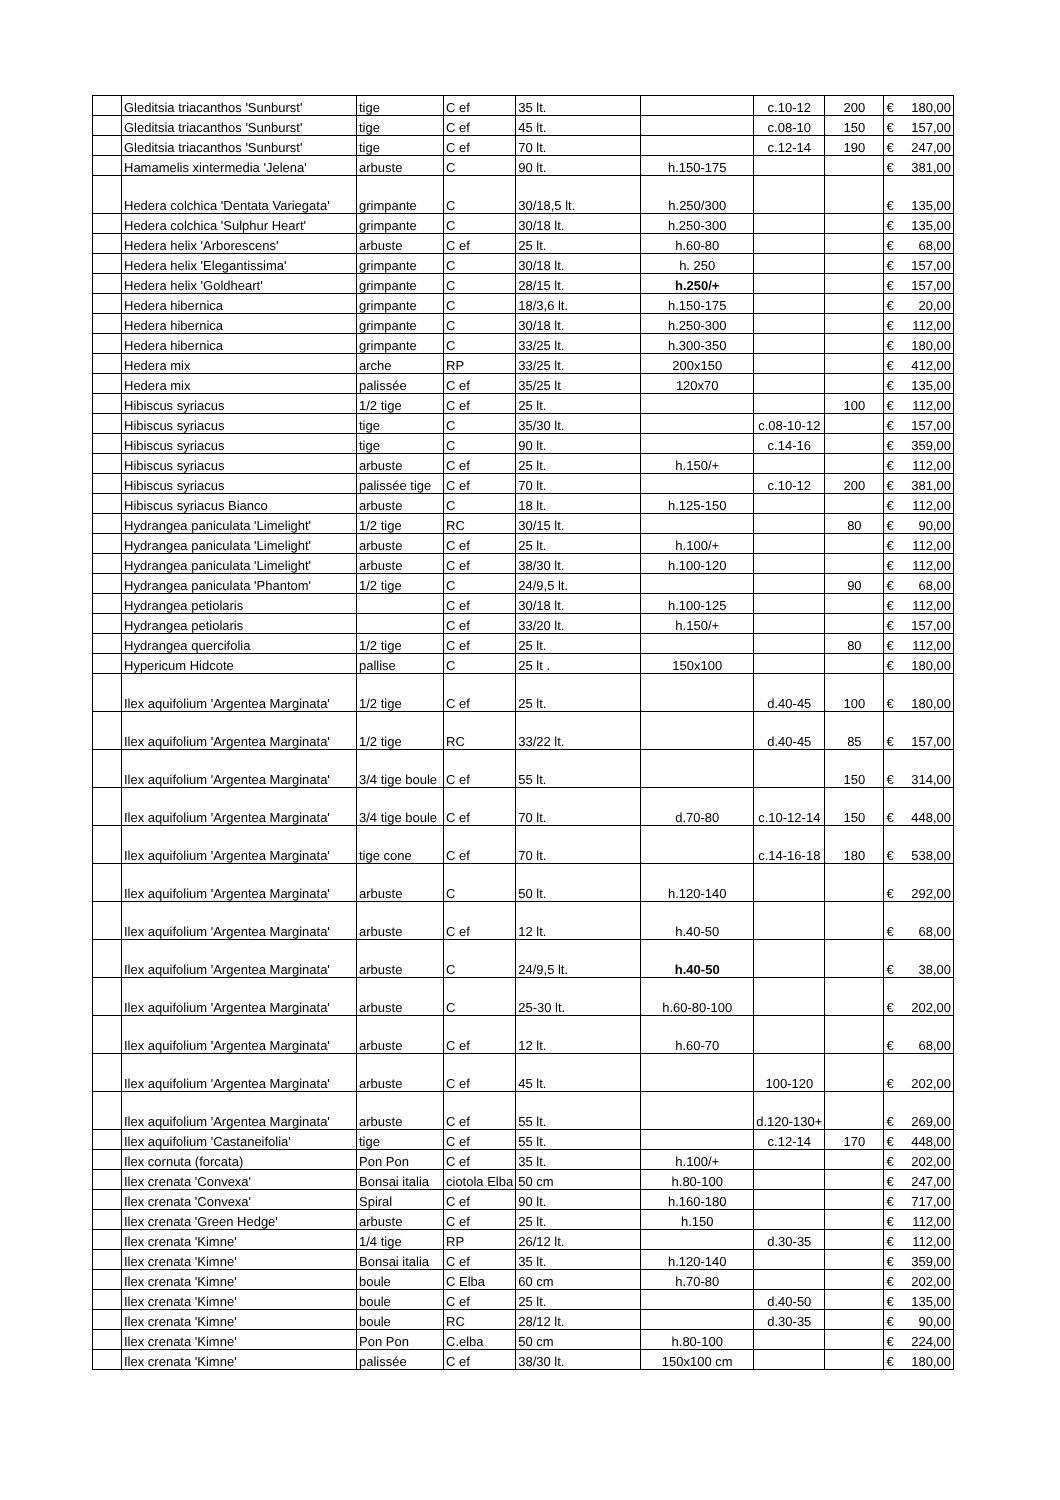| | Gleditsia triacanthos 'Sunburst' | tige | C ef | 35 lt. | | c.10-12 | 200 | € | 180,00 |
| | Gleditsia triacanthos 'Sunburst' | tige | C ef | 45 lt. | | c.08-10 | 150 | € | 157,00 |
| | Gleditsia triacanthos 'Sunburst' | tige | C ef | 70 lt. | | c.12-14 | 190 | € | 247,00 |
| | Hamamelis xintermedia 'Jelena' | arbuste | C | 90 lt. | h.150-175 | | | € | 381,00 |
| | Hedera colchica 'Dentata Variegata' | grimpante | C | 30/18,5 lt. | h.250/300 | | | € | 135,00 |
| | Hedera colchica 'Sulphur Heart' | grimpante | C | 30/18 lt. | h.250-300 | | | € | 135,00 |
| | Hedera helix 'Arborescens' | arbuste | C ef | 25 lt. | h.60-80 | | | € | 68,00 |
| | Hedera helix 'Elegantissima' | grimpante | C | 30/18 lt. | h. 250 | | | € | 157,00 |
| | Hedera helix 'Goldheart' | grimpante | C | 28/15 lt. | h.250/+ | | | € | 157,00 |
| | Hedera hibernica | grimpante | C | 18/3,6 lt. | h.150-175 | | | € | 20,00 |
| | Hedera hibernica | grimpante | C | 30/18 lt. | h.250-300 | | | € | 112,00 |
| | Hedera hibernica | grimpante | C | 33/25 lt. | h.300-350 | | | € | 180,00 |
| | Hedera mix | arche | RP | 33/25 lt. | 200x150 | | | € | 412,00 |
| | Hedera mix | palissée | C ef | 35/25 lt | 120x70 | | | € | 135,00 |
| | Hibiscus syriacus | 1/2 tige | C ef | 25 lt. | | | 100 | € | 112,00 |
| | Hibiscus syriacus | tige | C | 35/30 lt. | | c.08-10-12 | | € | 157,00 |
| | Hibiscus syriacus | tige | C | 90 lt. | | c.14-16 | | € | 359,00 |
| | Hibiscus syriacus | arbuste | C ef | 25 lt. | h.150/+ | | | € | 112,00 |
| | Hibiscus syriacus | palissée tige | C ef | 70 lt. | | c.10-12 | 200 | € | 381,00 |
| | Hibiscus syriacus Bianco | arbuste | C | 18 lt. | h.125-150 | | | € | 112,00 |
| | Hydrangea paniculata 'Limelight' | 1/2 tige | RC | 30/15 lt. | | | 80 | € | 90,00 |
| | Hydrangea paniculata 'Limelight' | arbuste | C ef | 25 lt. | h.100/+ | | | € | 112,00 |
| | Hydrangea paniculata 'Limelight' | arbuste | C ef | 38/30 lt. | h.100-120 | | | € | 112,00 |
| | Hydrangea paniculata 'Phantom' | 1/2 tige | C | 24/9,5 lt. | | | 90 | € | 68,00 |
| | Hydrangea petiolaris | | C ef | 30/18 lt. | h.100-125 | | | € | 112,00 |
| | Hydrangea petiolaris | | C ef | 33/20 lt. | h.150/+ | | | € | 157,00 |
| | Hydrangea quercifolia | 1/2 tige | C ef | 25 lt. | | | 80 | € | 112,00 |
| | Hypericum Hidcote | pallise | C | 25 lt . | 150x100 | | | € | 180,00 |
| | Ilex aquifolium 'Argentea Marginata' | 1/2 tige | C ef | 25 lt. | | d.40-45 | 100 | € | 180,00 |
| | Ilex aquifolium 'Argentea Marginata' | 1/2 tige | RC | 33/22 lt. | | d.40-45 | 85 | € | 157,00 |
| | Ilex aquifolium 'Argentea Marginata' | 3/4 tige boule | C ef | 55 lt. | | | 150 | € | 314,00 |
| | Ilex aquifolium 'Argentea Marginata' | 3/4 tige boule | C ef | 70 lt. | d.70-80 | c.10-12-14 | 150 | € | 448,00 |
| | Ilex aquifolium 'Argentea Marginata' | tige cone | C ef | 70 lt. | | c.14-16-18 | 180 | € | 538,00 |
| | Ilex aquifolium 'Argentea Marginata' | arbuste | C | 50 lt. | h.120-140 | | | € | 292,00 |
| | Ilex aquifolium 'Argentea Marginata' | arbuste | C ef | 12 lt. | h.40-50 | | | € | 68,00 |
| | Ilex aquifolium 'Argentea Marginata' | arbuste | C | 24/9,5 lt. | h.40-50 | | | € | 38,00 |
| | Ilex aquifolium 'Argentea Marginata' | arbuste | C | 25-30 lt. | h.60-80-100 | | | € | 202,00 |
| | Ilex aquifolium 'Argentea Marginata' | arbuste | C ef | 12 lt. | h.60-70 | | | € | 68,00 |
| | Ilex aquifolium 'Argentea Marginata' | arbuste | C ef | 45 lt. | | 100-120 | | € | 202,00 |
| | Ilex aquifolium 'Argentea Marginata' | arbuste | C ef | 55 lt. | | d.120-130+ | | € | 269,00 |
| | Ilex aquifolium 'Castaneifolia' | tige | C ef | 55 lt. | | c.12-14 | 170 | € | 448,00 |
| | Ilex cornuta (forcata) | Pon Pon | C ef | 35 lt. | h.100/+ | | | € | 202,00 |
| | Ilex crenata 'Convexa' | Bonsai italia | ciotola Elba | 50 cm | h.80-100 | | | € | 247,00 |
| | Ilex crenata 'Convexa' | Spiral | C ef | 90 lt. | h.160-180 | | | € | 717,00 |
| | Ilex crenata 'Green Hedge' | arbuste | C ef | 25 lt. | h.150 | | | € | 112,00 |
| | Ilex crenata 'Kimne' | 1/4 tige | RP | 26/12 lt. | | d.30-35 | | € | 112,00 |
| | Ilex crenata 'Kimne' | Bonsai italia | C ef | 35 lt. | h.120-140 | | | € | 359,00 |
| | Ilex crenata 'Kimne' | boule | C Elba | 60 cm | h.70-80 | | | € | 202,00 |
| | Ilex crenata 'Kimne' | boule | C ef | 25 lt. | | d.40-50 | | € | 135,00 |
| | Ilex crenata 'Kimne' | boule | RC | 28/12 lt. | | d.30-35 | | € | 90,00 |
| | Ilex crenata 'Kimne' | Pon Pon | C.elba | 50 cm | h.80-100 | | | € | 224,00 |
| | Ilex crenata 'Kimne' | palissée | C ef | 38/30 lt. | 150x100 cm | | | € | 180,00 |